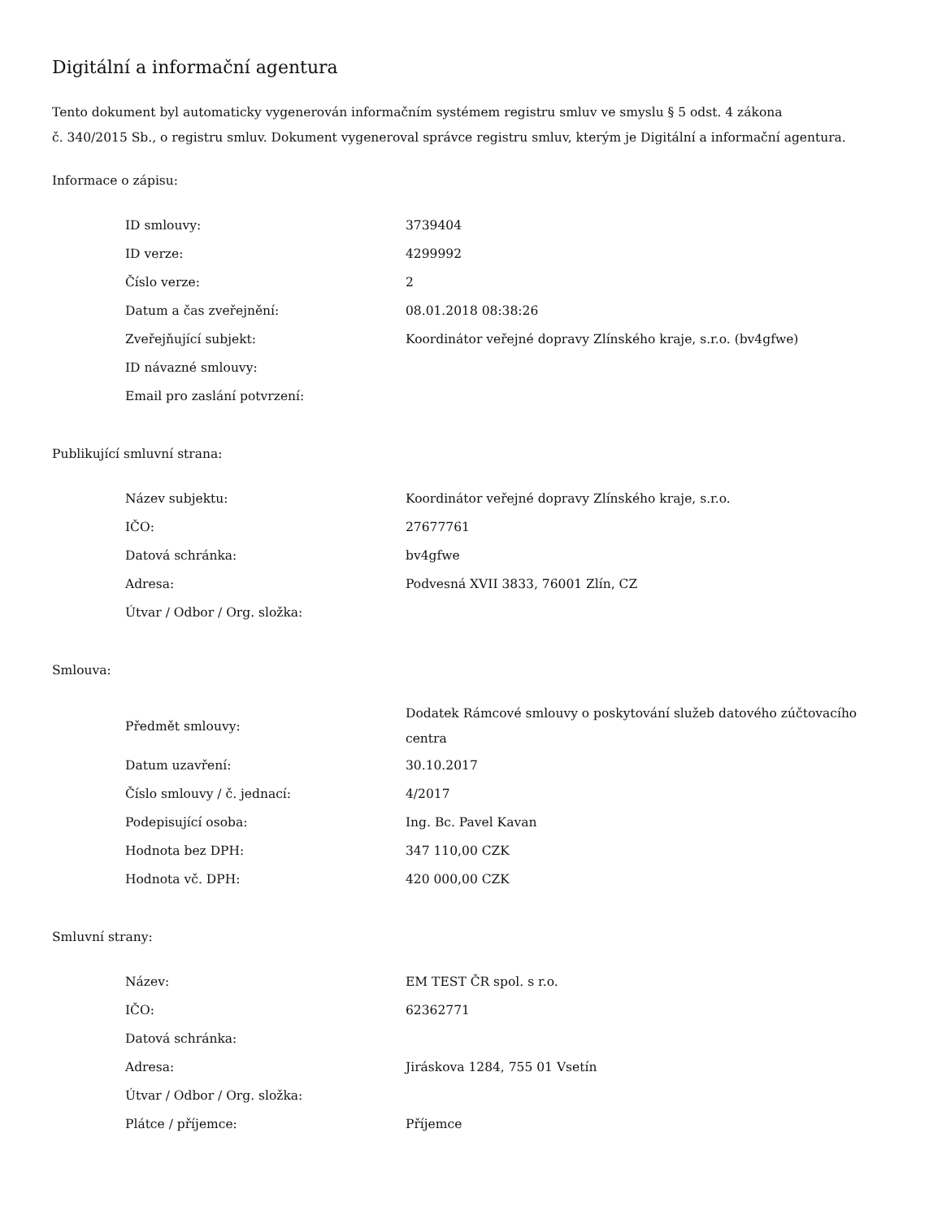Digitální a informační agentura
Tento dokument byl automaticky vygenerován informačním systémem registru smluv ve smyslu § 5 odst. 4 zákona
č. 340/2015 Sb., o registru smluv. Dokument vygeneroval správce registru smluv, kterým je Digitální a informační agentura.
Informace o zápisu:
| ID smlouvy: | 3739404 |
| ID verze: | 4299992 |
| Číslo verze: | 2 |
| Datum a čas zveřejnění: | 08.01.2018 08:38:26 |
| Zveřejňující subjekt: | Koordinátor veřejné dopravy Zlínského kraje, s.r.o. (bv4gfwe) |
| ID návazné smlouvy: | |
| Email pro zaslání potvrzení: | |
Publikující smluvní strana:
| Název subjektu: | Koordinátor veřejné dopravy Zlínského kraje, s.r.o. |
| IČO: | 27677761 |
| Datová schránka: | bv4gfwe |
| Adresa: | Podvesná XVII 3833, 76001 Zlín, CZ |
| Útvar / Odbor / Org. složka: | |
Smlouva:
| Předmět smlouvy: | Dodatek Rámcové smlouvy o poskytování služeb datového zúčtovacího centra |
| Datum uzavření: | 30.10.2017 |
| Číslo smlouvy / č. jednací: | 4/2017 |
| Podepisující osoba: | Ing. Bc. Pavel Kavan |
| Hodnota bez DPH: | 347 110,00 CZK |
| Hodnota vč. DPH: | 420 000,00 CZK |
Smluvní strany:
| Název: | EM TEST ČR spol. s r.o. |
| IČO: | 62362771 |
| Datová schránka: | |
| Adresa: | Jiráskova 1284, 755 01 Vsetín |
| Útvar / Odbor / Org. složka: | |
| Plátce / příjemce: | Příjemce |